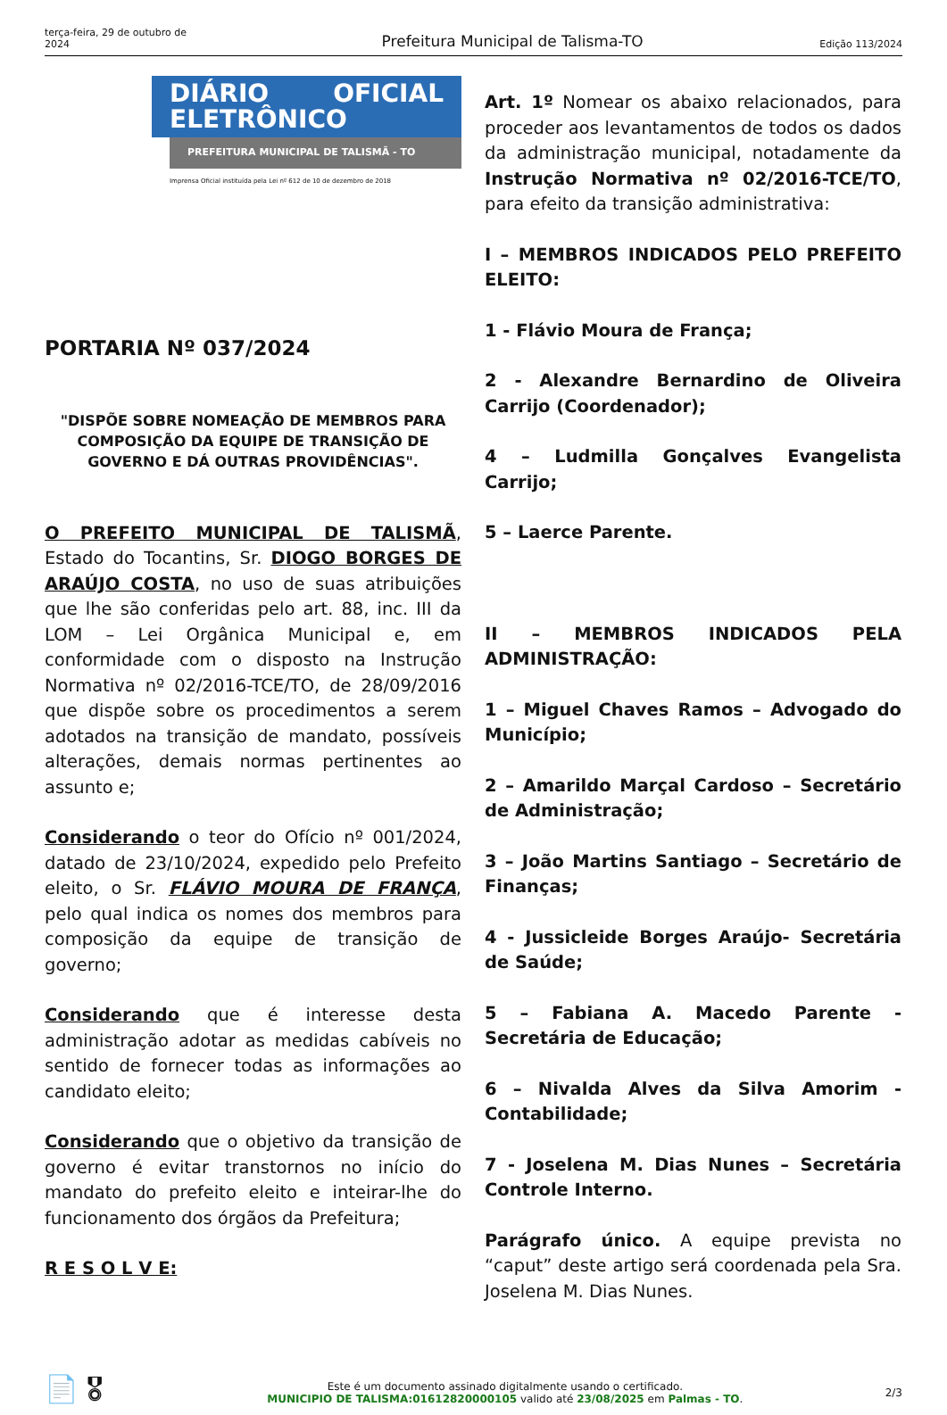terça-feira, 29 de outubro de 2024
Prefeitura Municipal de Talisma-TO
Edição 113/2024
DIÁRIO OFICIAL ELETRÔNICO
PREFEITURA MUNICIPAL DE TALISMÃ - TO
Imprensa Oficial instituída pela Lei nº 612 de 10 de dezembro de 2018
PORTARIA Nº 037/2024
"DISPÕE SOBRE NOMEAÇÃO DE MEMBROS PARA COMPOSIÇÃO DA EQUIPE DE TRANSIÇÃO DE GOVERNO E DÁ OUTRAS PROVIDÊNCIAS".
O PREFEITO MUNICIPAL DE TALISMÃ, Estado do Tocantins, Sr. DIOGO BORGES DE ARAÚJO COSTA, no uso de suas atribuições que lhe são conferidas pelo art. 88, inc. III da LOM – Lei Orgânica Municipal e, em conformidade com o disposto na Instrução Normativa nº 02/2016-TCE/TO, de 28/09/2016 que dispõe sobre os procedimentos a serem adotados na transição de mandato, possíveis alterações, demais normas pertinentes ao assunto e;
Considerando o teor do Ofício nº 001/2024, datado de 23/10/2024, expedido pelo Prefeito eleito, o Sr. FLÁVIO MOURA DE FRANÇA, pelo qual indica os nomes dos membros para composição da equipe de transição de governo;
Considerando que é interesse desta administração adotar as medidas cabíveis no sentido de fornecer todas as informações ao candidato eleito;
Considerando que o objetivo da transição de governo é evitar transtornos no início do mandato do prefeito eleito e inteirar-lhe do funcionamento dos órgãos da Prefeitura;
R E S O L V E:
Art. 1º Nomear os abaixo relacionados, para proceder aos levantamentos de todos os dados da administração municipal, notadamente da Instrução Normativa nº 02/2016-TCE/TO, para efeito da transição administrativa:
I – MEMBROS INDICADOS PELO PREFEITO ELEITO:
1 - Flávio Moura de França;
2 - Alexandre Bernardino de Oliveira Carrijo (Coordenador);
4 – Ludmilla Gonçalves Evangelista Carrijo;
5 – Laerce Parente.
II – MEMBROS INDICADOS PELA ADMINISTRAÇÃO:
1 – Miguel Chaves Ramos – Advogado do Município;
2 – Amarildo Marçal Cardoso – Secretário de Administração;
3 – João Martins Santiago – Secretário de Finanças;
4 - Jussicleide Borges Araújo- Secretária de Saúde;
5 – Fabiana A. Macedo Parente - Secretária de Educação;
6 – Nivalda Alves da Silva Amorim - Contabilidade;
7 - Joselena M. Dias Nunes – Secretária Controle Interno.
Parágrafo único. A equipe prevista no “caput” deste artigo será coordenada pela Sra. Joselena M. Dias Nunes.
📄 🎖
Este é um documento assinado digitalmente usando o certificado.
MUNICIPIO DE TALISMA:01612820000105 valido até 23/08/2025 em Palmas - TO.
2/3